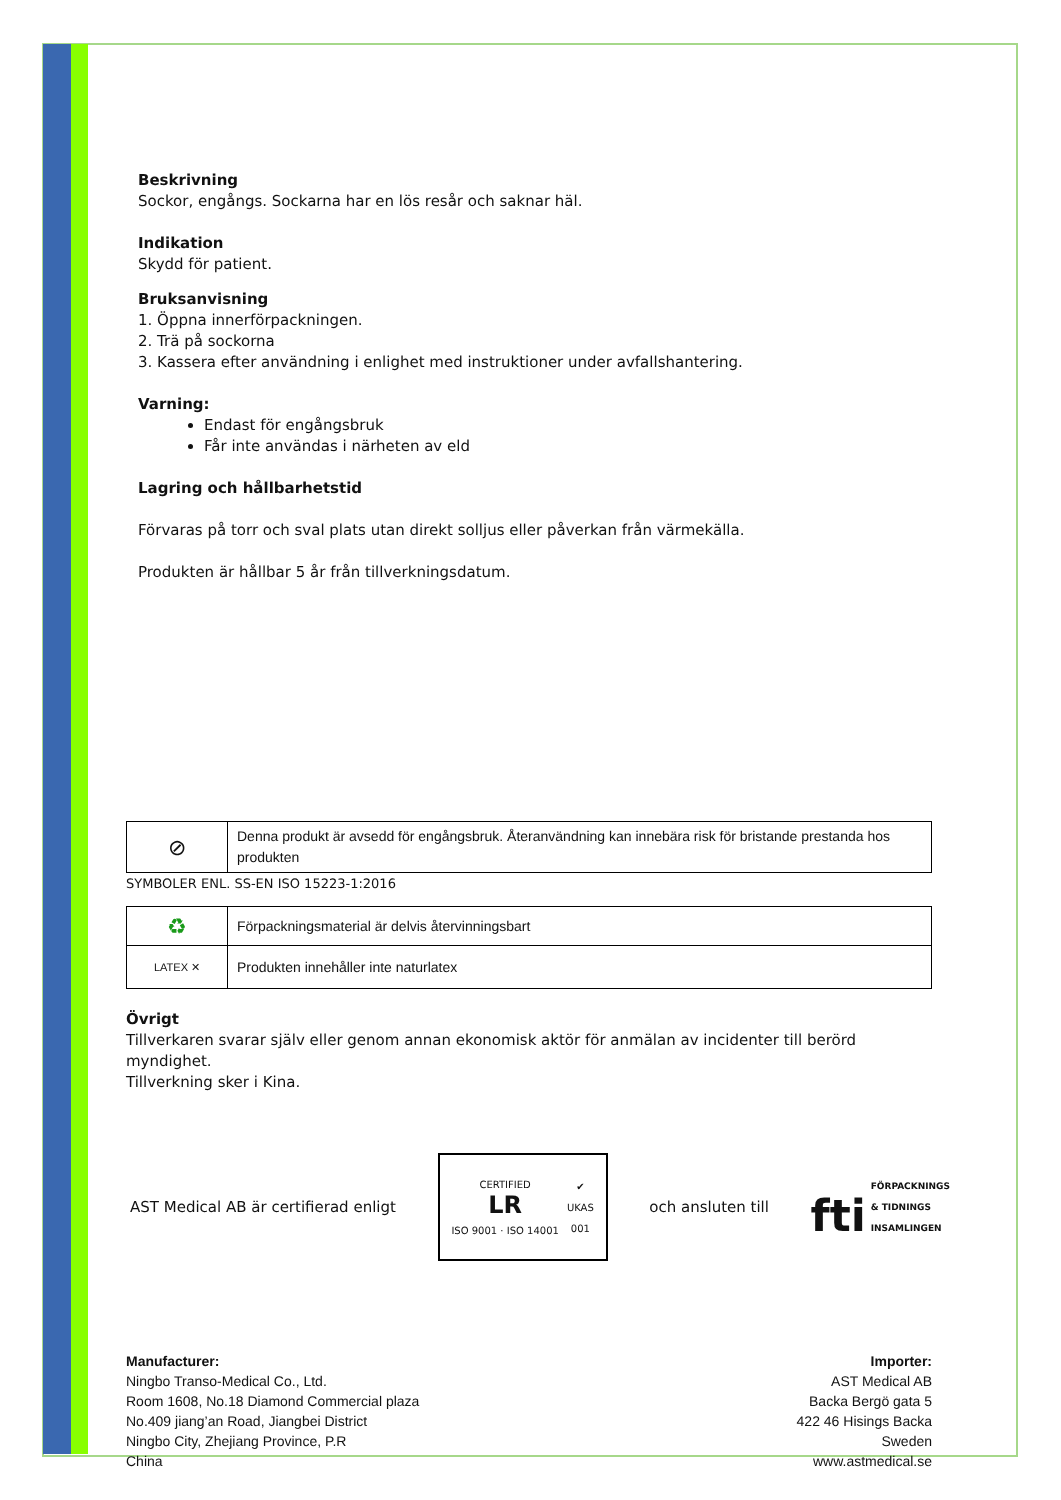Beskrivning
Sockor, engångs. Sockarna har en lös resår och saknar häl.
Indikation
Skydd för patient.
Bruksanvisning
1. Öppna innerförpackningen.
2. Trä på sockorna
3. Kassera efter användning i enlighet med instruktioner under avfallshantering.
Varning:
Endast för engångsbruk
Får inte användas i närheten av eld
Lagring och hållbarhetstid
Förvaras på torr och sval plats utan direkt solljus eller påverkan från värmekälla.
Produkten är hållbar 5 år från tillverkningsdatum.
| ⊘ | Denna produkt är avsedd för engångsbruk. Återanvändning kan innebära risk för bristande prestanda hos produkten |
SYMBOLER ENL. SS-EN ISO 15223-1:2016
| ♻ | Förpackningsmaterial är delvis återvinningsbart |
| LATEX ✕ | Produkten innehåller inte naturlatex |
Övrigt
Tillverkaren svarar själv eller genom annan ekonomisk aktör för anmälan av incidenter till berörd myndighet.
Tillverkning sker i Kina.
AST Medical AB är certifierad enligt
CERTIFIED
LR
ISO 9001 · ISO 14001 ✔
UKAS
001
och ansluten till fti FÖRPACKNINGS
& TIDNINGS
INSAMLINGEN
Manufacturer:
Ningbo Transo-Medical Co., Ltd.
Room 1608, No.18 Diamond Commercial plaza
No.409 jiang’an Road, Jiangbei District
Ningbo City, Zhejiang Province, P.R
China
Importer:
AST Medical AB
Backa Bergö gata 5
422 46 Hisings Backa
Sweden
www.astmedical.se